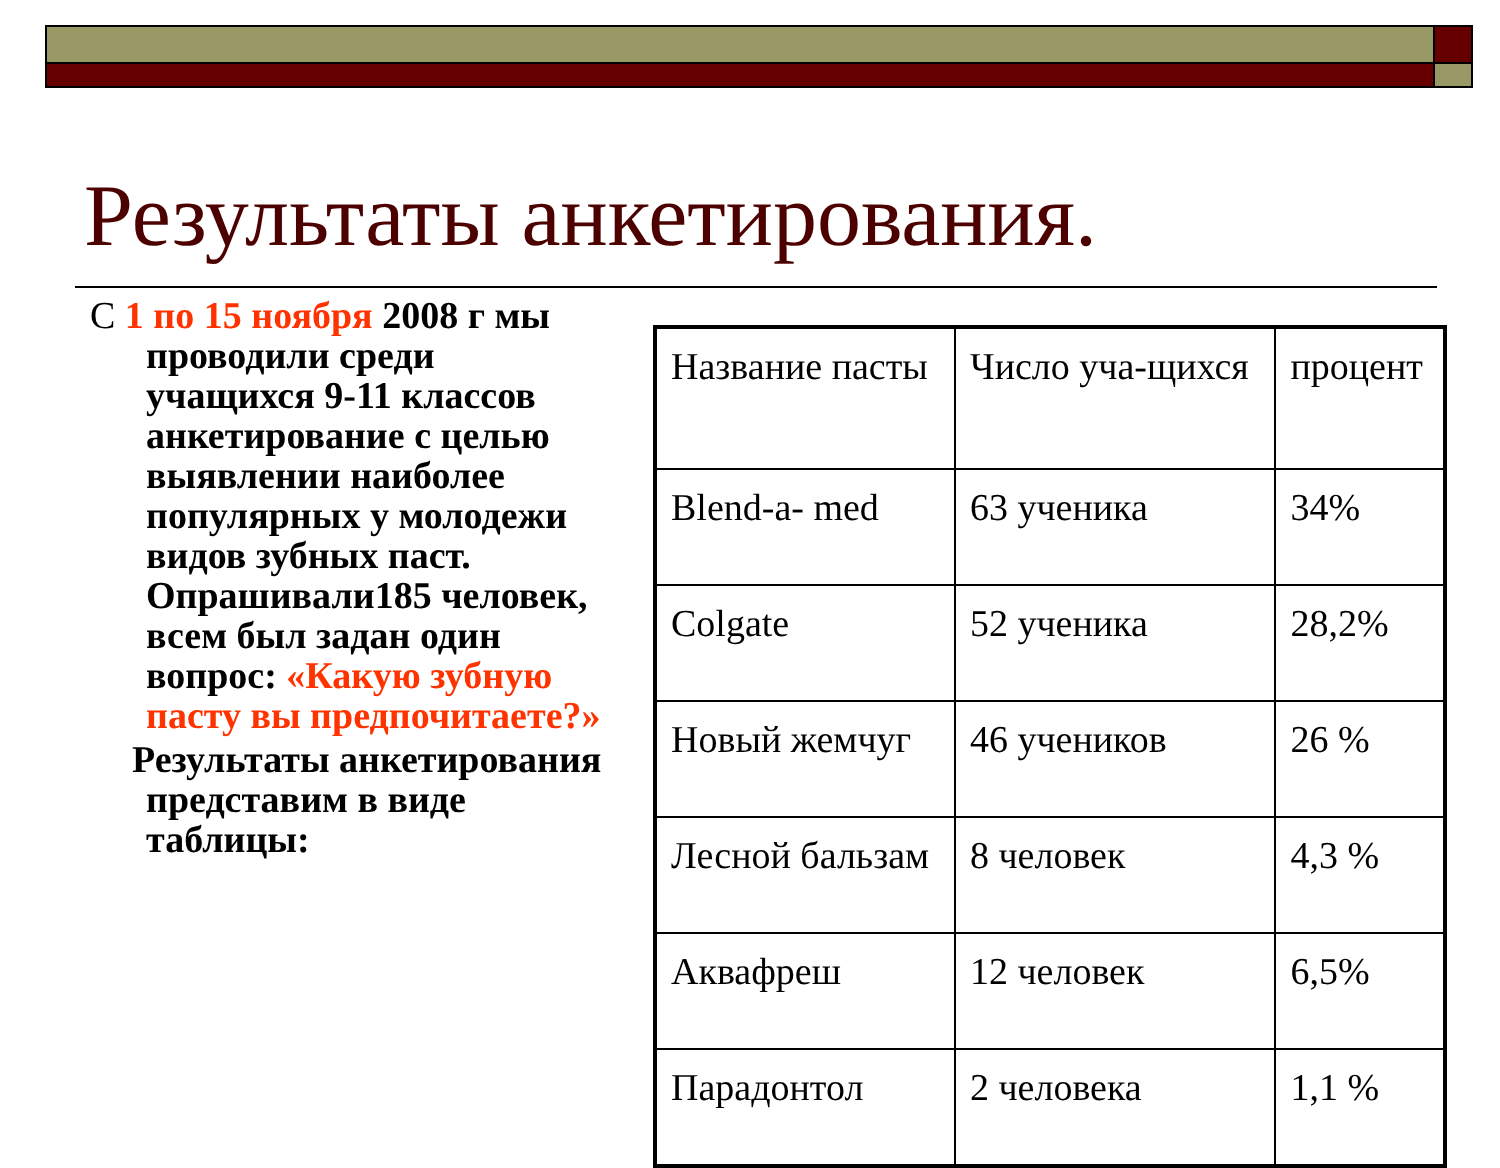Результаты анкетирования.
С 1 по 15 ноября 2008 г мы проводили среди учащихся 9-11 классов анкетирование с целью выявлении наиболее популярных у молодежи видов зубных паст. Опрашивали185 человек, всем был задан один вопрос: «Какую зубную пасту вы предпочитаете?»
Результаты анкетирования представим в виде таблицы:
| Название пасты | Число уча-щихся | процент |
| Blend-a- med | 63 ученика | 34% |
| Colgate | 52 ученика | 28,2% |
| Новый жемчуг | 46 учеников | 26 % |
| Лесной бальзам | 8 человек | 4,3 % |
| Аквафреш | 12 человек | 6,5% |
| Парадонтол | 2 человека | 1,1 % |